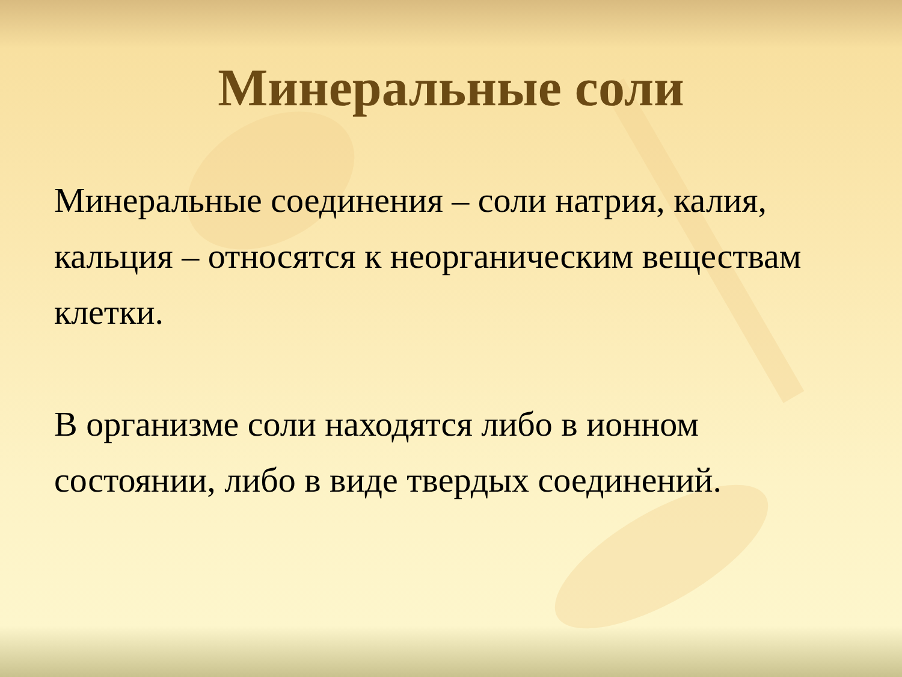Минеральные соли
Минеральные соединения – соли натрия, калия, кальция – относятся к неорганическим веществам клетки.
В организме соли находятся либо в ионном состоянии, либо в виде твердых соединений.